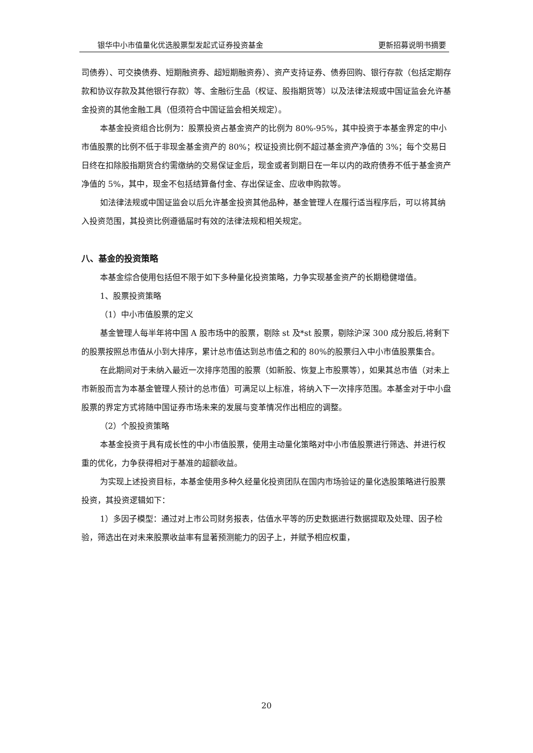银华中小市值量化优选股票型发起式证券投资基金 更新招募说明书摘要
司债券）、可交换债券、短期融资券、超短期融资券）、资产支持证券、债券回购、银行存款（包括定期存款和协议存款及其他银行存款）等、金融衍生品（权证、股指期货等）以及法律法规或中国证监会允许基金投资的其他金融工具（但须符合中国证监会相关规定）。
本基金投资组合比例为：股票投资占基金资产的比例为 80%-95%，其中投资于本基金界定的中小市值股票的比例不低于非现金基金资产的 80%；权证投资比例不超过基金资产净值的 3%；每个交易日日终在扣除股指期货合约需缴纳的交易保证金后，现金或者到期日在一年以内的政府债券不低于基金资产净值的 5%，其中，现金不包括结算备付金、存出保证金、应收申购款等。
如法律法规或中国证监会以后允许基金投资其他品种，基金管理人在履行适当程序后，可以将其纳入投资范围，其投资比例遵循届时有效的法律法规和相关规定。
八、基金的投资策略
本基金综合使用包括但不限于如下多种量化投资策略，力争实现基金资产的长期稳健增值。
1、股票投资策略
（1）中小市值股票的定义
基金管理人每半年将中国 A 股市场中的股票，剔除 st 及*st 股票，剔除沪深 300 成分股后,将剩下的股票按照总市值从小到大排序，累计总市值达到总市值之和的 80%的股票归入中小市值股票集合。
在此期间对于未纳入最近一次排序范围的股票（如新股、恢复上市股票等），如果其总市值（对未上市新股而言为本基金管理人预计的总市值）可满足以上标准，将纳入下一次排序范围。本基金对于中小盘股票的界定方式将随中国证券市场未来的发展与变革情况作出相应的调整。
（2）个股投资策略
本基金投资于具有成长性的中小市值股票，使用主动量化策略对中小市值股票进行筛选、并进行权重的优化，力争获得相对于基准的超额收益。
为实现上述投资目标，本基金使用多种久经量化投资团队在国内市场验证的量化选股策略进行股票投资，其投资逻辑如下：
1）多因子模型：通过对上市公司财务报表，估值水平等的历史数据进行数据提取及处理、因子检验，筛选出在对未来股票收益率有显著预测能力的因子上，并赋予相应权重，
20